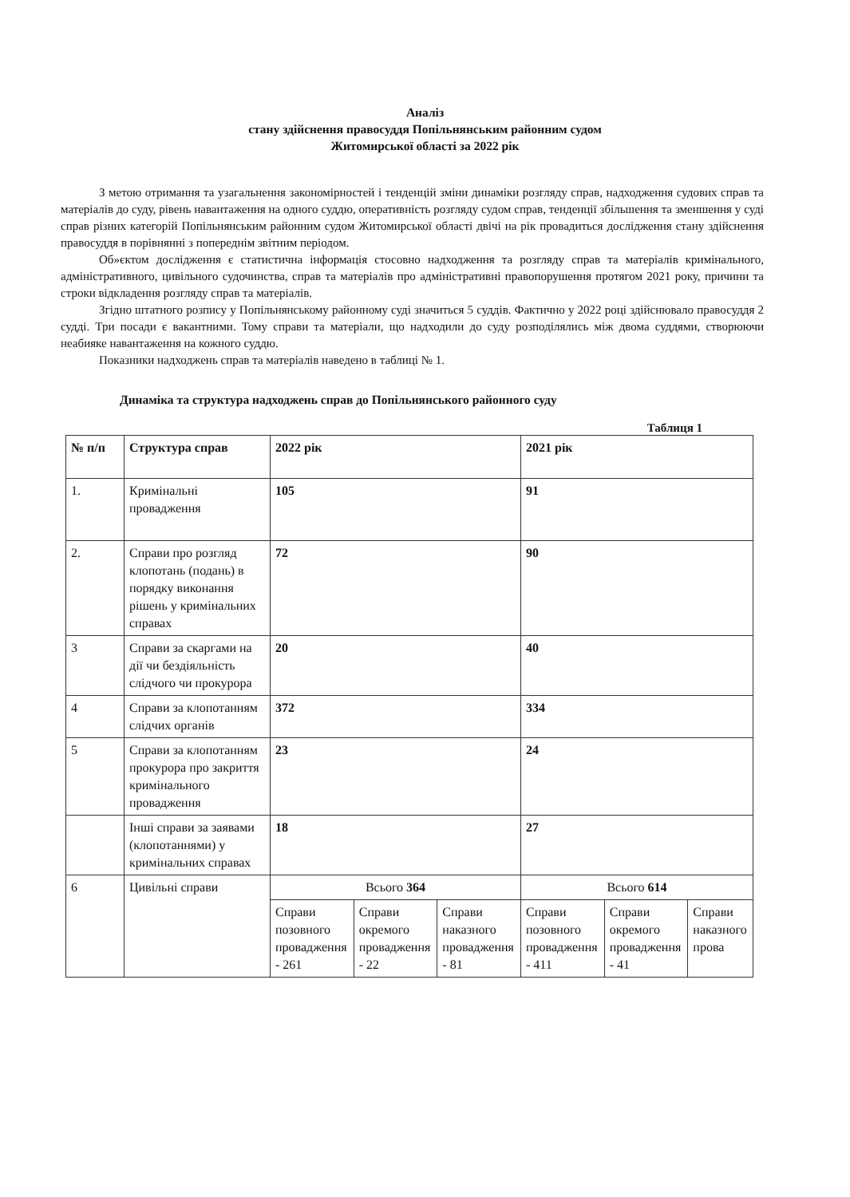Аналіз
стану здійснення правосуддя Попільнянським районним судом
Житомирської області за 2022 рік
З метою отримання та узагальнення закономірностей і тенденцій зміни динаміки розгляду справ, надходження судових справ та матеріалів до суду, рівень навантаження на одного суддю, оперативність розгляду судом справ, тенденції збільшення та зменшення у суді справ різних категорій Попільнянським районним судом Житомирської області двічі на рік провадиться дослідження стану здійснення правосуддя в порівнянні з попереднім звітним періодом.
Об»єктом дослідження є статистична інформація стосовно надходження та розгляду справ та матеріалів кримінального, адміністративного, цивільного судочинства, справ та матеріалів про адміністративні правопорушення протягом 2021 року, причини та строки відкладення розгляду справ та матеріалів.
Згідно штатного розпису у Попільнянському районному суді значиться 5 суддів. Фактично у 2022 році здійснювало правосуддя 2 судді. Три посади є вакантними. Тому справи та матеріали, що надходили до суду розподілялись між двома суддями, створюючи неабияке навантаження на кожного суддю.
Показники надходжень справ та матеріалів наведено в таблиці № 1.
Динаміка та структура надходжень справ до Попільнянського районного суду
Таблиця 1
| № п/п | Структура справ | 2022 рік | | | 2021 рік | | |
| --- | --- | --- | --- | --- | --- | --- | --- |
| 1. | Кримінальні провадження | 105 | | | 91 | | |
| 2. | Справи про розгляд клопотань (подань) в порядку виконання рішень у кримінальних справах | 72 | | | 90 | | |
| 3 | Справи за скаргами на дії чи бездіяльність слідчого чи прокурора | 20 | | | 40 | | |
| 4 | Справи за клопотанням слідчих органів | 372 | | | 334 | | |
| 5 | Справи за клопотанням прокурора про закриття кримінального провадження | 23 | | | 24 | | |
| | Інші справи за заявами (клопотаннями) у кримінальних справах | 18 | | | 27 | | |
| 6 | Цивільні справи | Всього 364 | | | Всього 614 | | |
| | | Справи позовного провадження - 261 | Справи окремого провадження - 22 | Справи наказного провадження - 81 | Справи позовного провадження - 411 | Справи окремого провадження - 41 | Справи наказного прова |